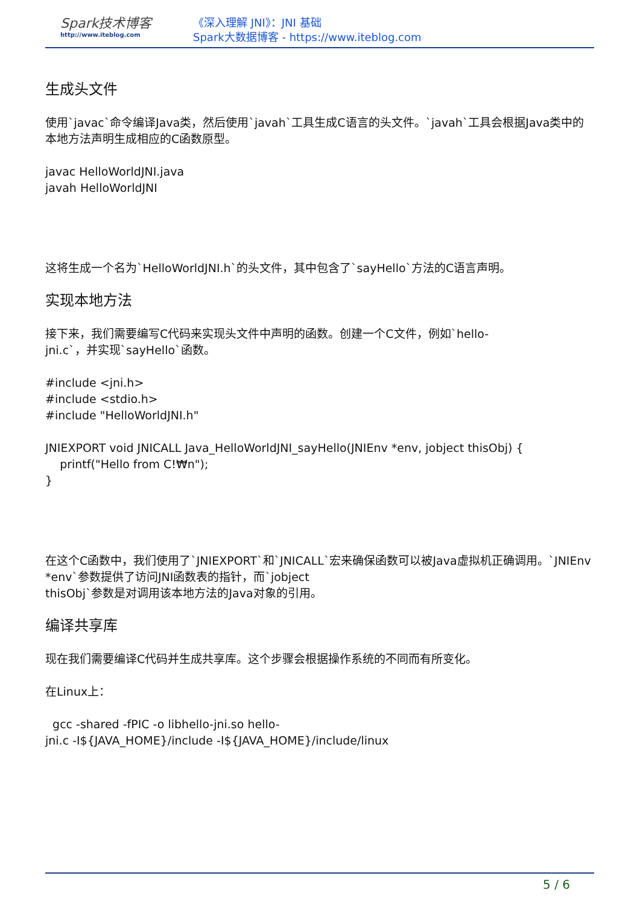Spark技术博客
http://www.iteblog.com
《深入理解 JNI》：JNI 基础
Spark大数据博客 - https://www.iteblog.com
生成头文件
使用`javac`命令编译Java类，然后使用`javah`工具生成C语言的头文件。`javah`工具会根据Java类中的本地方法声明生成相应的C函数原型。
javac HelloWorldJNI.java
javah HelloWorldJNI
这将生成一个名为`HelloWorldJNI.h`的头文件，其中包含了`sayHello`方法的C语言声明。
实现本地方法
接下来，我们需要编写C代码来实现头文件中声明的函数。创建一个C文件，例如`hello-
jni.c`，并实现`sayHello`函数。
#include <jni.h>
#include <stdio.h>
#include "HelloWorldJNI.h"
JNIEXPORT void JNICALL Java_HelloWorldJNI_sayHello(JNIEnv *env, jobject thisObj) {
printf("Hello from C!₩n");
}
在这个C函数中，我们使用了`JNIEXPORT`和`JNICALL`宏来确保函数可以被Java虚拟机正确调用。`JNIEnv *env`参数提供了访问JNI函数表的指针，而`jobject
thisObj`参数是对调用该本地方法的Java对象的引用。
编译共享库
现在我们需要编译C代码并生成共享库。这个步骤会根据操作系统的不同而有所变化。
在Linux上：
gcc -shared -fPIC -o libhello-jni.so hello-
jni.c -I${JAVA_HOME}/include -I${JAVA_HOME}/include/linux
5 / 6